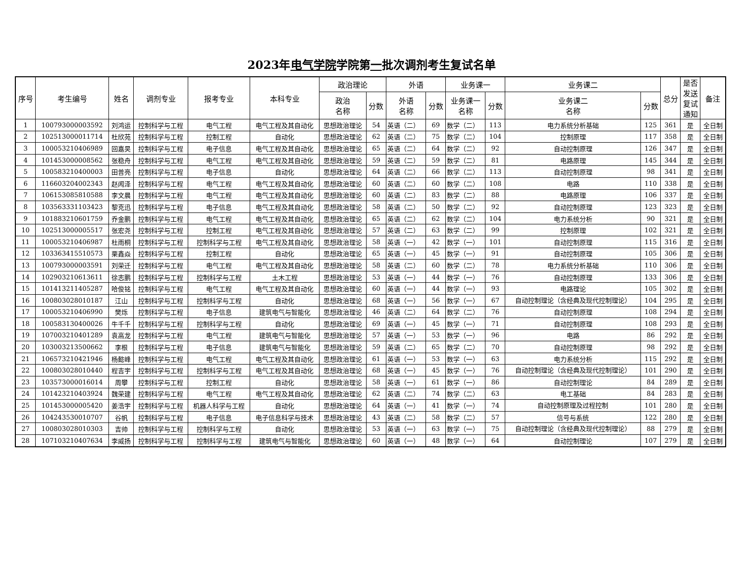2023年电气学院学院第一批次调剂考生复试名单
| 序号 | 考生编号 | 姓名 | 调剂专业 | 报考专业 | 本科专业 | 政治理论 | | 外语 | | 业务课一 | | 业务课二 | | 总分 | 是否 发送 复试 通知 | 备注 |
| --- | --- | --- | --- | --- | --- | --- | --- | --- | --- | --- | --- | --- | --- | --- | --- | --- |
| | | | | | | 政治 名称 | 分数 | 外语 名称 | 分数 | 业务课一 名称 | 分数 | 业务课二 名称 | 分数 | | | |
| 1 | 100793000003592 | 刘鸿运 | 控制科学与工程 | 电气工程 | 电气工程及其自动化 | 思想政治理论 | 54 | 英语（二） | 69 | 数学（二） | 113 | 电力系统分析基础 | 125 | 361 | 是 | 全日制 |
| 2 | 102513000011714 | 杜欣苑 | 控制科学与工程 | 控制工程 | 自动化 | 思想政治理论 | 62 | 英语（二） | 75 | 数学（二） | 104 | 控制原理 | 117 | 358 | 是 | 全日制 |
| 3 | 100053210406989 | 回嘉昊 | 控制科学与工程 | 电子信息 | 电气工程及其自动化 | 思想政治理论 | 65 | 英语（二） | 64 | 数学（二） | 92 | 自动控制原理 | 126 | 347 | 是 | 全日制 |
| 4 | 101453000008562 | 张稳舟 | 控制科学与工程 | 电气工程 | 电气工程及其自动化 | 思想政治理论 | 59 | 英语（二） | 59 | 数学（二） | 81 | 电路原理 | 145 | 344 | 是 | 全日制 |
| 5 | 100583210400003 | 田普亮 | 控制科学与工程 | 电子信息 | 自动化 | 思想政治理论 | 64 | 英语（二） | 66 | 数学（二） | 113 | 自动控制原理 | 98 | 341 | 是 | 全日制 |
| 6 | 116603204002343 | 赵闻泽 | 控制科学与工程 | 电气工程 | 电气工程及其自动化 | 思想政治理论 | 60 | 英语（二） | 60 | 数学（二） | 108 | 电路 | 110 | 338 | 是 | 全日制 |
| 7 | 106153085810588 | 李文晨 | 控制科学与工程 | 电气工程 | 电气工程及其自动化 | 思想政治理论 | 60 | 英语（二） | 83 | 数学（二） | 88 | 电路原理 | 106 | 337 | 是 | 全日制 |
| 8 | 103563331103423 | 黎克迅 | 控制科学与工程 | 电子信息 | 电气工程及其自动化 | 思想政治理论 | 58 | 英语（二） | 50 | 数学（二） | 92 | 自动控制原理 | 123 | 323 | 是 | 全日制 |
| 9 | 101883210601759 | 乔金鹏 | 控制科学与工程 | 电气工程 | 电气工程及其自动化 | 思想政治理论 | 65 | 英语（二） | 62 | 数学（二） | 104 | 电力系统分析 | 90 | 321 | 是 | 全日制 |
| 10 | 102513000005517 | 张宏尧 | 控制科学与工程 | 控制工程 | 电气工程及其自动化 | 思想政治理论 | 57 | 英语（二） | 63 | 数学（二） | 99 | 控制原理 | 102 | 321 | 是 | 全日制 |
| 11 | 100053210406987 | 杜雨桐 | 控制科学与工程 | 控制科学与工程 | 电气工程及其自动化 | 思想政治理论 | 58 | 英语（一） | 42 | 数学（一） | 101 | 自动控制原理 | 115 | 316 | 是 | 全日制 |
| 12 | 103363415510573 | 栗鑫焱 | 控制科学与工程 | 控制工程 | 自动化 | 思想政治理论 | 65 | 英语（一） | 45 | 数学（一） | 91 | 自动控制原理 | 105 | 306 | 是 | 全日制 |
| 13 | 100793000003591 | 刘荣迁 | 控制科学与工程 | 电气工程 | 电气工程及其自动化 | 思想政治理论 | 58 | 英语（二） | 60 | 数学（二） | 78 | 电力系统分析基础 | 110 | 306 | 是 | 全日制 |
| 14 | 102903210613611 | 徐志鹏 | 控制科学与工程 | 控制科学与工程 | 土木工程 | 思想政治理论 | 53 | 英语（一） | 44 | 数学（一） | 76 | 自动控制原理 | 133 | 306 | 是 | 全日制 |
| 15 | 101413211405287 | 哈俊铭 | 控制科学与工程 | 电气工程 | 电气工程及其自动化 | 思想政治理论 | 60 | 英语（一） | 44 | 数学（一） | 93 | 电路理论 | 105 | 302 | 是 | 全日制 |
| 16 | 100803028010187 | 江山 | 控制科学与工程 | 控制科学与工程 | 自动化 | 思想政治理论 | 68 | 英语（一） | 56 | 数学（一） | 67 | 自动控制理论（含经典及现代控制理论） | 104 | 295 | 是 | 全日制 |
| 17 | 100053210406990 | 樊烁 | 控制科学与工程 | 电子信息 | 建筑电气与智能化 | 思想政治理论 | 46 | 英语（二） | 64 | 数学（二） | 76 | 自动控制原理 | 108 | 294 | 是 | 全日制 |
| 18 | 100583130400026 | 牛千千 | 控制科学与工程 | 控制科学与工程 | 自动化 | 思想政治理论 | 69 | 英语（一） | 45 | 数学（一） | 71 | 自动控制原理 | 108 | 293 | 是 | 全日制 |
| 19 | 107003210401289 | 袁高龙 | 控制科学与工程 | 电气工程 | 建筑电气与智能化 | 思想政治理论 | 57 | 英语（一） | 53 | 数学（一） | 96 | 电路 | 86 | 292 | 是 | 全日制 |
| 20 | 103003213500662 | 李根 | 控制科学与工程 | 电子信息 | 建筑电气与智能化 | 思想政治理论 | 59 | 英语（二） | 65 | 数学（二） | 70 | 自动控制原理 | 98 | 292 | 是 | 全日制 |
| 21 | 106573210421946 | 杨懿峰 | 控制科学与工程 | 电气工程 | 电气工程及其自动化 | 思想政治理论 | 61 | 英语（一） | 53 | 数学（一） | 63 | 电力系统分析 | 115 | 292 | 是 | 全日制 |
| 22 | 100803028010440 | 程吉宇 | 控制科学与工程 | 控制科学与工程 | 电气工程及其自动化 | 思想政治理论 | 68 | 英语（一） | 45 | 数学（一） | 76 | 自动控制理论（含经典及现代控制理论） | 101 | 290 | 是 | 全日制 |
| 23 | 103573000016014 | 周攀 | 控制科学与工程 | 控制工程 | 自动化 | 思想政治理论 | 58 | 英语（一） | 61 | 数学（一） | 86 | 自动控制理论 | 84 | 289 | 是 | 全日制 |
| 24 | 101423210403924 | 魏荣建 | 控制科学与工程 | 电气工程 | 电气工程及其自动化 | 思想政治理论 | 62 | 英语（二） | 74 | 数学（二） | 63 | 电工基础 | 84 | 283 | 是 | 全日制 |
| 25 | 101453000005420 | 姜浩宇 | 控制科学与工程 | 机器人科学与工程 | 自动化 | 思想政治理论 | 64 | 英语（一） | 41 | 数学（一） | 74 | 自动控制原理及过程控制 | 101 | 280 | 是 | 全日制 |
| 26 | 104243530010707 | 谷帆 | 控制科学与工程 | 电子信息 | 电子信息科学与技术 | 思想政治理论 | 43 | 英语（二） | 58 | 数学（二） | 57 | 信号与系统 | 122 | 280 | 是 | 全日制 |
| 27 | 100803028010303 | 吉帅 | 控制科学与工程 | 控制科学与工程 | 自动化 | 思想政治理论 | 53 | 英语（一） | 63 | 数学（一） | 75 | 自动控制理论（含经典及现代控制理论） | 88 | 279 | 是 | 全日制 |
| 28 | 107103210407634 | 李威扬 | 控制科学与工程 | 控制科学与工程 | 建筑电气与智能化 | 思想政治理论 | 60 | 英语（一） | 48 | 数学（一） | 64 | 自动控制理论 | 107 | 279 | 是 | 全日制 |